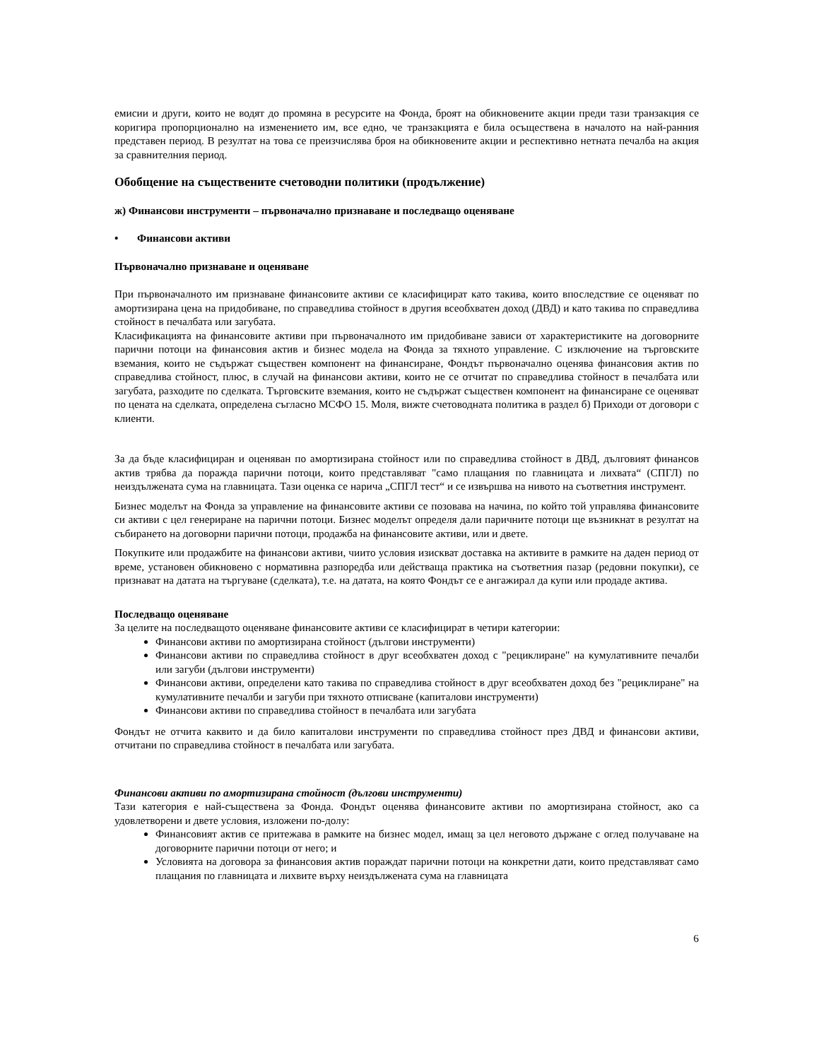емисии и други, които не водят до промяна в ресурсите на Фонда, броят на обикновените акции преди тази транзакция се коригира пропорционално на изменението им, все едно, че транзакцията е била осъществена в началото на най-ранния представен период. В резултат на това се преизчислява броя на обикновените акции и респективно нетната печалба на акция за сравнителния период.
Обобщение на съществените счетоводни политики (продължение)
ж) Финансови инструменти – първоначално признаване и последващо оценяване
• Финансови активи
Първоначално признаване и оценяване
При първоначалното им признаване финансовите активи се класифицират като такива, които впоследствие се оценяват по амортизирана цена на придобиване, по справедлива стойност в другия всеобхватен доход (ДВД) и като такива по справедлива стойност в печалбата или загубата.
Класификацията на финансовите активи при първоначалното им придобиване зависи от характеристиките на договорните парични потоци на финансовия актив и бизнес модела на Фонда за тяхното управление. С изключение на търговските вземания, които не съдържат съществен компонент на финансиране, Фондът първоначално оценява финансовия актив по справедлива стойност, плюс, в случай на финансови активи, които не се отчитат по справедлива стойност в печалбата или загубата, разходите по сделката. Търговските вземания, които не съдържат съществен компонент на финансиране се оценяват по цената на сделката, определена съгласно МСФО 15. Моля, вижте счетоводната политика в раздел б) Приходи от договори с клиенти.
За да бъде класифициран и оценяван по амортизирана стойност или по справедлива стойност в ДВД, дълговият финансов актив трябва да поражда парични потоци, които представляват "само плащания по главницата и лихвата“ (СПГЛ) по неиздължената сума на главницата. Тази оценка се нарича „СПГЛ тест“ и се извършва на нивото на съответния инструмент.
Бизнес моделът на Фонда за управление на финансовите активи се позовава на начина, по който той управлява финансовите си активи с цел генериране на парични потоци. Бизнес моделът определя дали паричните потоци ще възникнат в резултат на събирането на договорни парични потоци, продажба на финансовите активи, или и двете.
Покупките или продажбите на финансови активи, чиито условия изискват доставка на активите в рамките на даден период от време, установен обикновено с нормативна разпоредба или действаща практика на съответния пазар (редовни покупки), се признават на датата на търгуване (сделката), т.е. на датата, на която Фондът се е ангажирал да купи или продаде актива.
Последващо оценяване
За целите на последващото оценяване финансовите активи се класифицират в четири категории:
Финансови активи по амортизирана стойност (дългови инструменти)
Финансови активи по справедлива стойност в друг всеобхватен доход с "рециклиране" на кумулативните печалби или загуби (дългови инструменти)
Финансови активи, определени като такива по справедлива стойност в друг всеобхватен доход без "рециклиране" на кумулативните печалби и загуби при тяхното отписване (капиталови инструменти)
Финансови активи по справедлива стойност в печалбата или загубата
Фондът не отчита каквито и да било капиталови инструменти по справедлива стойност през ДВД и финансови активи, отчитани по справедлива стойност в печалбата или загубата.
Финансови активи по амортизирана стойност (дългови инструменти)
Тази категория е най-съществена за Фонда. Фондът оценява финансовите активи по амортизирана стойност, ако са удовлетворени и двете условия, изложени по-долу:
Финансовият актив се притежава в рамките на бизнес модел, имащ за цел неговото държане с оглед получаване на договорните парични потоци от него; и
Условията на договора за финансовия актив пораждат парични потоци на конкретни дати, които представляват само плащания по главницата и лихвите върху неиздължената сума на главницата
6